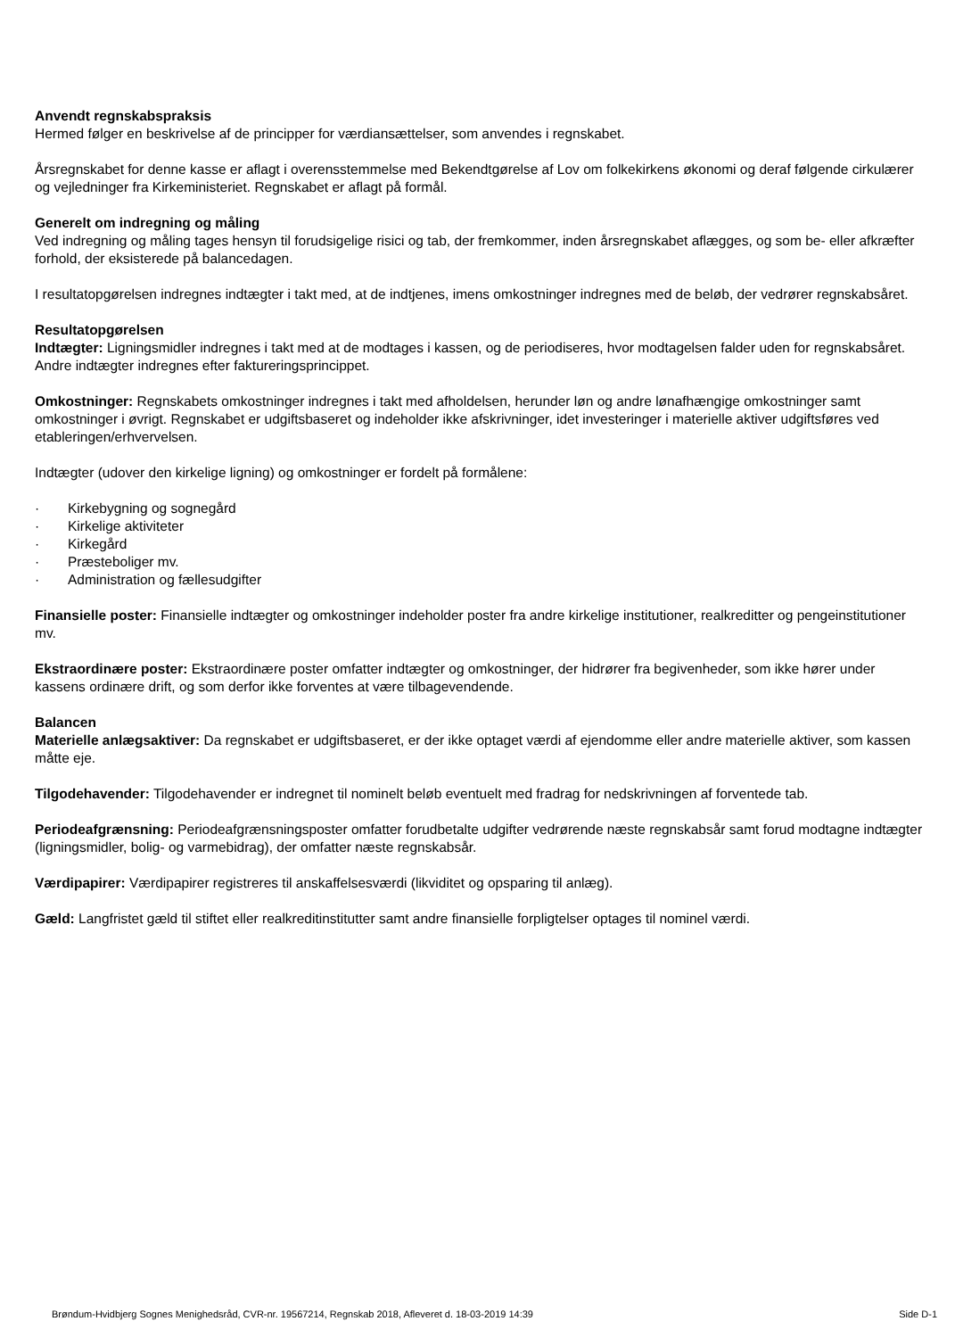Anvendt regnskabspraksis
Hermed følger en beskrivelse af de principper for værdiansættelser, som anvendes i regnskabet.
Årsregnskabet for denne kasse er aflagt i overensstemmelse med Bekendtgørelse af Lov om folkekirkens økonomi og deraf følgende cirkulærer og vejledninger fra Kirkeministeriet. Regnskabet er aflagt på formål.
Generelt om indregning og måling
Ved indregning og måling tages hensyn til forudsigelige risici og tab, der fremkommer, inden årsregnskabet aflægges, og som be- eller afkræfter forhold, der eksisterede på balancedagen.
I resultatopgørelsen indregnes indtægter i takt med, at de indtjenes, imens omkostninger indregnes med de beløb, der vedrører regnskabsåret.
Resultatopgørelsen
Indtægter: Ligningsmidler indregnes i takt med at de modtages i kassen, og de periodiseres, hvor modtagelsen falder uden for regnskabsåret. Andre indtægter indregnes efter faktureringsprincippet.
Omkostninger: Regnskabets omkostninger indregnes i takt med afholdelsen, herunder løn og andre lønafhængige omkostninger samt omkostninger i øvrigt. Regnskabet er udgiftsbaseret og indeholder ikke afskrivninger, idet investeringer i materielle aktiver udgiftsføres ved etableringen/erhvervelsen.
Indtægter (udover den kirkelige ligning) og omkostninger er fordelt på formålene:
· Kirkebygning og sognegård
· Kirkelige aktiviteter
· Kirkegård
· Præsteboliger mv.
· Administration og fællesudgifter
Finansielle poster: Finansielle indtægter og omkostninger indeholder poster fra andre kirkelige institutioner, realkreditter og pengeinstitutioner mv.
Ekstraordinære poster: Ekstraordinære poster omfatter indtægter og omkostninger, der hidrører fra begivenheder, som ikke hører under kassens ordinære drift, og som derfor ikke forventes at være tilbagevendende.
Balancen
Materielle anlægsaktiver: Da regnskabet er udgiftsbaseret, er der ikke optaget værdi af ejendomme eller andre materielle aktiver, som kassen måtte eje.
Tilgodehavender: Tilgodehavender er indregnet til nominelt beløb eventuelt med fradrag for nedskrivningen af forventede tab.
Periodeafgrænsning: Periodeafgrænsningsposter omfatter forudbetalte udgifter vedrørende næste regnskabsår samt forud modtagne indtægter (ligningsmidler, bolig- og varmebidrag), der omfatter næste regnskabsår.
Værdipapirer: Værdipapirer registreres til anskaffelsesværdi (likviditet og opsparing til anlæg).
Gæld: Langfristet gæld til stiftet eller realkreditinstitutter samt andre finansielle forpligtelser optages til nominel værdi.
Brøndum-Hvidbjerg Sognes Menighedsråd, CVR-nr. 19567214, Regnskab 2018, Afleveret d. 18-03-2019 14:39 Side D-1